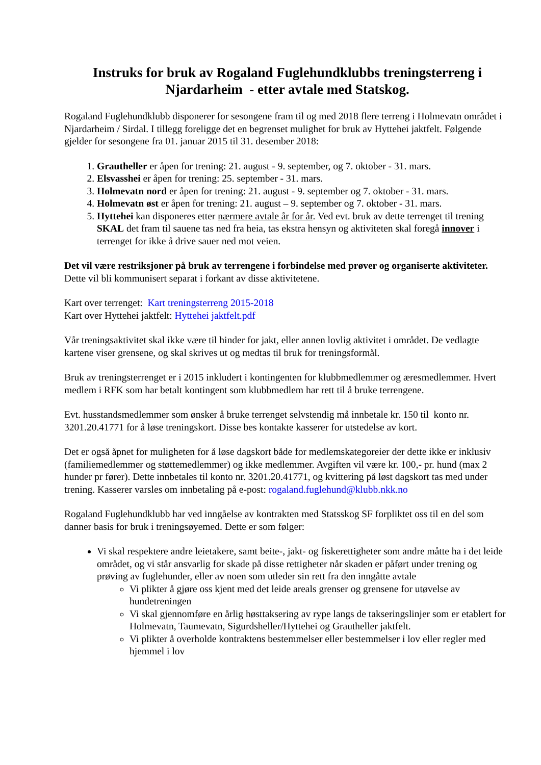Instruks for bruk av Rogaland Fuglehundklubbs treningsterreng i Njardarheim - etter avtale med Statskog.
Rogaland Fuglehundklubb disponerer for sesongene fram til og med 2018 flere terreng i Holmevatn området i Njardarheim / Sirdal. I tillegg foreligge det en begrenset mulighet for bruk av Hyttehei jaktfelt. Følgende gjelder for sesongene fra 01. januar 2015 til 31. desember 2018:
1. Grautheller er åpen for trening: 21. august - 9. september, og 7. oktober - 31. mars.
2. Elsvasshei er åpen for trening: 25. september - 31. mars.
3. Holmevatn nord er åpen for trening: 21. august - 9. september og 7. oktober - 31. mars.
4. Holmevatn øst er åpen for trening: 21. august – 9. september og 7. oktober - 31. mars.
5. Hyttehei kan disponeres etter nærmere avtale år for år. Ved evt. bruk av dette terrenget til trening SKAL det fram til sauene tas ned fra heia, tas ekstra hensyn og aktiviteten skal foregå innover i terrenget for ikke å drive sauer ned mot veien.
Det vil være restriksjoner på bruk av terrengene i forbindelse med prøver og organiserte aktiviteter. Dette vil bli kommunisert separat i forkant av disse aktivitetene.
Kart over terrenget: Kart treningsterreng 2015-2018
Kart over Hyttehei jaktfelt: Hyttehei jaktfelt.pdf
Vår treningsaktivitet skal ikke være til hinder for jakt, eller annen lovlig aktivitet i området. De vedlagte kartene viser grensene, og skal skrives ut og medtas til bruk for treningsformål.
Bruk av treningsterrenget er i 2015 inkludert i kontingenten for klubbmedlemmer og æresmedlemmer. Hvert medlem i RFK som har betalt kontingent som klubbmedlem har rett til å bruke terrengene.
Evt. husstandsmedlemmer som ønsker å bruke terrenget selvstendig må innbetale kr. 150 til konto nr. 3201.20.41771 for å løse treningskort. Disse bes kontakte kasserer for utstedelse av kort.
Det er også åpnet for muligheten for å løse dagskort både for medlemskategoreier der dette ikke er inklusiv (familiemedlemmer og støttemedlemmer) og ikke medlemmer. Avgiften vil være kr. 100,- pr. hund (max 2 hunder pr fører). Dette innbetales til konto nr. 3201.20.41771, og kvittering på løst dagskort tas med under trening. Kasserer varsles om innbetaling på e-post: rogaland.fuglehund@klubb.nkk.no
Rogaland Fuglehundklubb har ved inngåelse av kontrakten med Statsskog SF forpliktet oss til en del som danner basis for bruk i treningsøyemed. Dette er som følger:
Vi skal respektere andre leietakere, samt beite-, jakt- og fiskerettigheter som andre måtte ha i det leide området, og vi står ansvarlig for skade på disse rettigheter når skaden er påført under trening og prøving av fuglehunder, eller av noen som utleder sin rett fra den inngåtte avtale
Vi plikter å gjøre oss kjent med det leide areals grenser og grensene for utøvelse av hundetreningen
Vi skal gjennomføre en årlig høsttaksering av rype langs de takseringslinjer som er etablert for Holmevatn, Taumevatn, Sigurdsheller/Hyttehei og Grautheller jaktfelt.
Vi plikter å overholde kontraktens bestemmelser eller bestemmelser i lov eller regler med hjemmel i lov